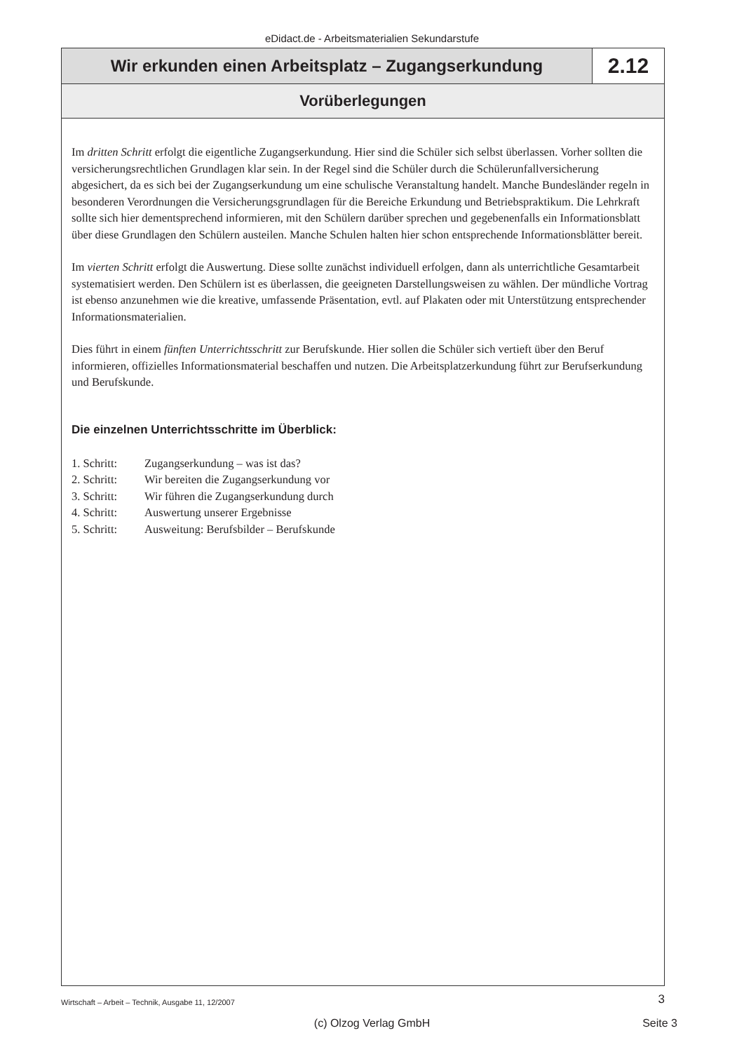eDidact.de - Arbeitsmaterialien Sekundarstufe
Wir erkunden einen Arbeitsplatz – Zugangserkundung
2.12
Vorüberlegungen
Im dritten Schritt erfolgt die eigentliche Zugangserkundung. Hier sind die Schüler sich selbst überlassen. Vorher sollten die versicherungsrechtlichen Grundlagen klar sein. In der Regel sind die Schüler durch die Schülerunfallversicherung abgesichert, da es sich bei der Zugangserkundung um eine schulische Veranstaltung handelt. Manche Bundesländer regeln in besonderen Verordnungen die Versicherungsgrundlagen für die Bereiche Erkundung und Betriebspraktikum. Die Lehrkraft sollte sich hier dementsprechend informieren, mit den Schülern darüber sprechen und gegebenenfalls ein Informationsblatt über diese Grundlagen den Schülern austeilen. Manche Schulen halten hier schon entsprechende Informationsblätter bereit.
Im vierten Schritt erfolgt die Auswertung. Diese sollte zunächst individuell erfolgen, dann als unterrichtliche Gesamtarbeit systematisiert werden. Den Schülern ist es überlassen, die geeigneten Darstellungsweisen zu wählen. Der mündliche Vortrag ist ebenso anzunehmen wie die kreative, umfassende Präsentation, evtl. auf Plakaten oder mit Unterstützung entsprechender Informationsmaterialien.
Dies führt in einem fünften Unterrichtsschritt zur Berufskunde. Hier sollen die Schüler sich vertieft über den Beruf informieren, offizielles Informationsmaterial beschaffen und nutzen. Die Arbeitsplatzerkundung führt zur Berufserkundung und Berufskunde.
Die einzelnen Unterrichtsschritte im Überblick:
1. Schritt: Zugangserkundung – was ist das?
2. Schritt: Wir bereiten die Zugangserkundung vor
3. Schritt: Wir führen die Zugangserkundung durch
4. Schritt: Auswertung unserer Ergebnisse
5. Schritt: Ausweitung: Berufsbilder – Berufskunde
Wirtschaft – Arbeit – Technik, Ausgabe 11, 12/2007 3
(c) Olzog Verlag GmbH
Seite 3